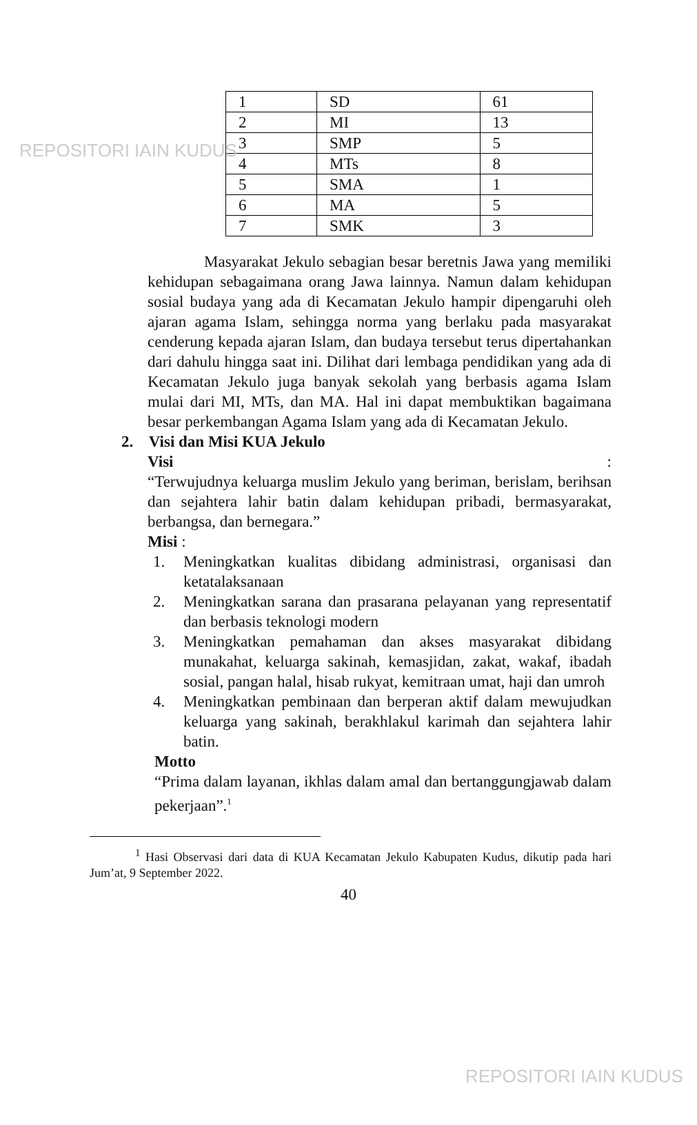REPOSITORI IAIN KUDUS
| 1 | SD | 61 |
| 2 | MI | 13 |
| 3 | SMP | 5 |
| 4 | MTs | 8 |
| 5 | SMA | 1 |
| 6 | MA | 5 |
| 7 | SMK | 3 |
Masyarakat Jekulo sebagian besar beretnis Jawa yang memiliki kehidupan sebagaimana orang Jawa lainnya. Namun dalam kehidupan sosial budaya yang ada di Kecamatan Jekulo hampir dipengaruhi oleh ajaran agama Islam, sehingga norma yang berlaku pada masyarakat cenderung kepada ajaran Islam, dan budaya tersebut terus dipertahankan dari dahulu hingga saat ini. Dilihat dari lembaga pendidikan yang ada di Kecamatan Jekulo juga banyak sekolah yang berbasis agama Islam mulai dari MI, MTs, dan MA. Hal ini dapat membuktikan bagaimana besar perkembangan Agama Islam yang ada di Kecamatan Jekulo.
2. Visi dan Misi KUA Jekulo
Visi :
“Terwujudnya keluarga muslim Jekulo yang beriman, berislam, berihsan dan sejahtera lahir batin dalam kehidupan pribadi, bermasyarakat, berbangsa, dan bernegara.”
Misi :
1. Meningkatkan kualitas dibidang administrasi, organisasi dan ketatalaksanaan
2. Meningkatkan sarana dan prasarana pelayanan yang representatif dan berbasis teknologi modern
3. Meningkatkan pemahaman dan akses masyarakat dibidang munakahat, keluarga sakinah, kemasjidan, zakat, wakaf, ibadah sosial, pangan halal, hisab rukyat, kemitraan umat, haji dan umroh
4. Meningkatkan pembinaan dan berperan aktif dalam mewujudkan keluarga yang sakinah, berakhlakul karimah dan sejahtera lahir batin.
Motto
“Prima dalam layanan, ikhlas dalam amal dan bertanggungjawab dalam pekerjaan”.<sup>1</sup>
<sup>1</sup> Hasi Observasi dari data di KUA Kecamatan Jekulo Kabupaten Kudus, dikutip pada hari Jum’at, 9 September 2022.
40
REPOSITORI IAIN KUDUS